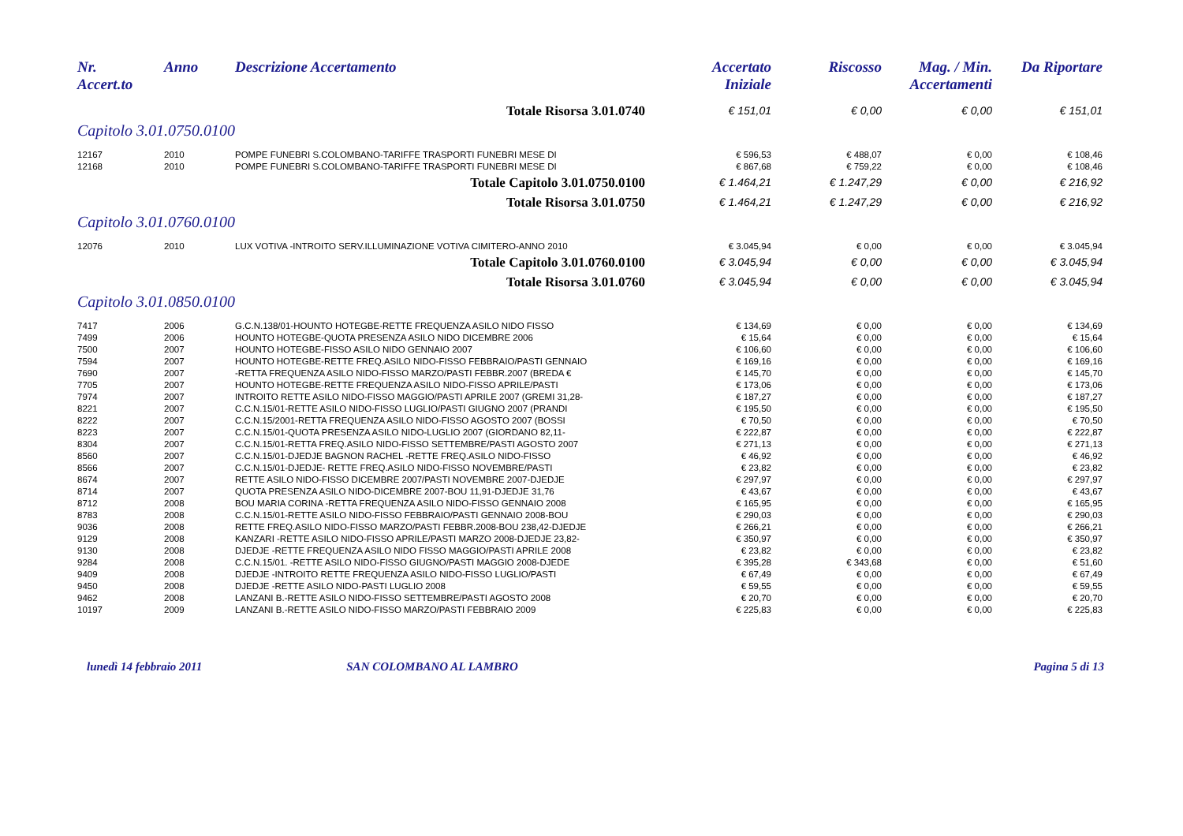| Nr. Accert.to | Anno | Descrizione Accertamento | Accertato Iniziale | Riscosso | Mag. / Min. Accertamenti | Da Riportare |
| --- | --- | --- | --- | --- | --- | --- |
| Totale Risorsa 3.01.0740 | | | € 151,01 | € 0,00 | € 0,00 | € 151,01 |
| Capitolo 3.01.0750.0100 | | | | | | |
| 12167 | 2010 | POMPE FUNEBRI S.COLOMBANO-TARIFFE TRASPORTI FUNEBRI MESE DI | € 596,53 | € 488,07 | € 0,00 | € 108,46 |
| 12168 | 2010 | POMPE FUNEBRI S.COLOMBANO-TARIFFE TRASPORTI FUNEBRI MESE DI | € 867,68 | € 759,22 | € 0,00 | € 108,46 |
| Totale Capitolo 3.01.0750.0100 | | | € 1.464,21 | € 1.247,29 | € 0,00 | € 216,92 |
| Totale Risorsa 3.01.0750 | | | € 1.464,21 | € 1.247,29 | € 0,00 | € 216,92 |
| Capitolo 3.01.0760.0100 | | | | | | |
| 12076 | 2010 | LUX VOTIVA -INTROITO SERV.ILLUMINAZIONE VOTIVA CIMITERO-ANNO 2010 | € 3.045,94 | € 0,00 | € 0,00 | € 3.045,94 |
| Totale Capitolo 3.01.0760.0100 | | | € 3.045,94 | € 0,00 | € 0,00 | € 3.045,94 |
| Totale Risorsa 3.01.0760 | | | € 3.045,94 | € 0,00 | € 0,00 | € 3.045,94 |
| Capitolo 3.01.0850.0100 | | | | | | |
| 7417 | 2006 | G.C.N.138/01-HOUNTO HOTEGBE-RETTE FREQUENZA ASILO NIDO FISSO | € 134,69 | € 0,00 | € 0,00 | € 134,69 |
| 7499 | 2006 | HOUNTO HOTEGBE-QUOTA PRESENZA ASILO NIDO DICEMBRE 2006 | € 15,64 | € 0,00 | € 0,00 | € 15,64 |
| 7500 | 2007 | HOUNTO HOTEGBE-FISSO ASILO NIDO GENNAIO 2007 | € 106,60 | € 0,00 | € 0,00 | € 106,60 |
| 7594 | 2007 | HOUNTO HOTEGBE-RETTE FREQ.ASILO NIDO-FISSO FEBBRAIO/PASTI GENNAIO | € 169,16 | € 0,00 | € 0,00 | € 169,16 |
| 7690 | 2007 | -RETTA FREQUENZA ASILO NIDO-FISSO MARZO/PASTI FEBBR.2007 (BREDA € | € 145,70 | € 0,00 | € 0,00 | € 145,70 |
| 7705 | 2007 | HOUNTO HOTEGBE-RETTE FREQUENZA ASILO NIDO-FISSO APRILE/PASTI | € 173,06 | € 0,00 | € 0,00 | € 173,06 |
| 7974 | 2007 | INTROITO RETTE ASILO NIDO-FISSO MAGGIO/PASTI APRILE 2007 (GREMI 31,28- | € 187,27 | € 0,00 | € 0,00 | € 187,27 |
| 8221 | 2007 | C.C.N.15/01-RETTE ASILO NIDO-FISSO LUGLIO/PASTI GIUGNO 2007 (PRANDI | € 195,50 | € 0,00 | € 0,00 | € 195,50 |
| 8222 | 2007 | C.C.N.15/2001-RETTA FREQUENZA ASILO NIDO-FISSO AGOSTO 2007 (BOSSI | € 70,50 | € 0,00 | € 0,00 | € 70,50 |
| 8223 | 2007 | C.C.N.15/01-QUOTA PRESENZA ASILO NIDO-LUGLIO 2007 (GIORDANO 82,11- | € 222,87 | € 0,00 | € 0,00 | € 222,87 |
| 8304 | 2007 | C.C.N.15/01-RETTA FREQ.ASILO NIDO-FISSO SETTEMBRE/PASTI AGOSTO 2007 | € 271,13 | € 0,00 | € 0,00 | € 271,13 |
| 8560 | 2007 | C.C.N.15/01-DJEDJE BAGNON RACHEL -RETTE FREQ.ASILO NIDO-FISSO | € 46,92 | € 0,00 | € 0,00 | € 46,92 |
| 8566 | 2007 | C.C.N.15/01-DJEDJE- RETTE FREQ.ASILO NIDO-FISSO NOVEMBRE/PASTI | € 23,82 | € 0,00 | € 0,00 | € 23,82 |
| 8674 | 2007 | RETTE ASILO NIDO-FISSO DICEMBRE 2007/PASTI NOVEMBRE 2007-DJEDJE | € 297,97 | € 0,00 | € 0,00 | € 297,97 |
| 8714 | 2007 | QUOTA PRESENZA ASILO NIDO-DICEMBRE 2007-BOU 11,91-DJEDJE 31,76 | € 43,67 | € 0,00 | € 0,00 | € 43,67 |
| 8712 | 2008 | BOU MARIA CORINA -RETTA FREQUENZA ASILO NIDO-FISSO GENNAIO 2008 | € 165,95 | € 0,00 | € 0,00 | € 165,95 |
| 8783 | 2008 | C.C.N.15/01-RETTE ASILO NIDO-FISSO FEBBRAIO/PASTI GENNAIO 2008-BOU | € 290,03 | € 0,00 | € 0,00 | € 290,03 |
| 9036 | 2008 | RETTE FREQ.ASILO NIDO-FISSO MARZO/PASTI FEBBR.2008-BOU 238,42-DJEDJE | € 266,21 | € 0,00 | € 0,00 | € 266,21 |
| 9129 | 2008 | KANZARI -RETTE ASILO NIDO-FISSO APRILE/PASTI MARZO 2008-DJEDJE 23,82- | € 350,97 | € 0,00 | € 0,00 | € 350,97 |
| 9130 | 2008 | DJEDJE -RETTE FREQUENZA ASILO NIDO FISSO MAGGIO/PASTI APRILE 2008 | € 23,82 | € 0,00 | € 0,00 | € 23,82 |
| 9284 | 2008 | C.C.N.15/01. -RETTE ASILO NIDO-FISSO GIUGNO/PASTI MAGGIO 2008-DJEDE | € 395,28 | € 343,68 | € 0,00 | € 51,60 |
| 9409 | 2008 | DJEDJE -INTROITO RETTE FREQUENZA ASILO NIDO-FISSO LUGLIO/PASTI | € 67,49 | € 0,00 | € 0,00 | € 67,49 |
| 9450 | 2008 | DJEDJE -RETTE ASILO NIDO-PASTI LUGLIO 2008 | € 59,55 | € 0,00 | € 0,00 | € 59,55 |
| 9462 | 2008 | LANZANI B.-RETTE ASILO NIDO-FISSO SETTEMBRE/PASTI AGOSTO 2008 | € 20,70 | € 0,00 | € 0,00 | € 20,70 |
| 10197 | 2009 | LANZANI B.-RETTE ASILO NIDO-FISSO MARZO/PASTI FEBBRAIO 2009 | € 225,83 | € 0,00 | € 0,00 | € 225,83 |
lunedì 14 febbraio 2011 SAN COLOMBANO AL LAMBRO Pagina 5 di 13